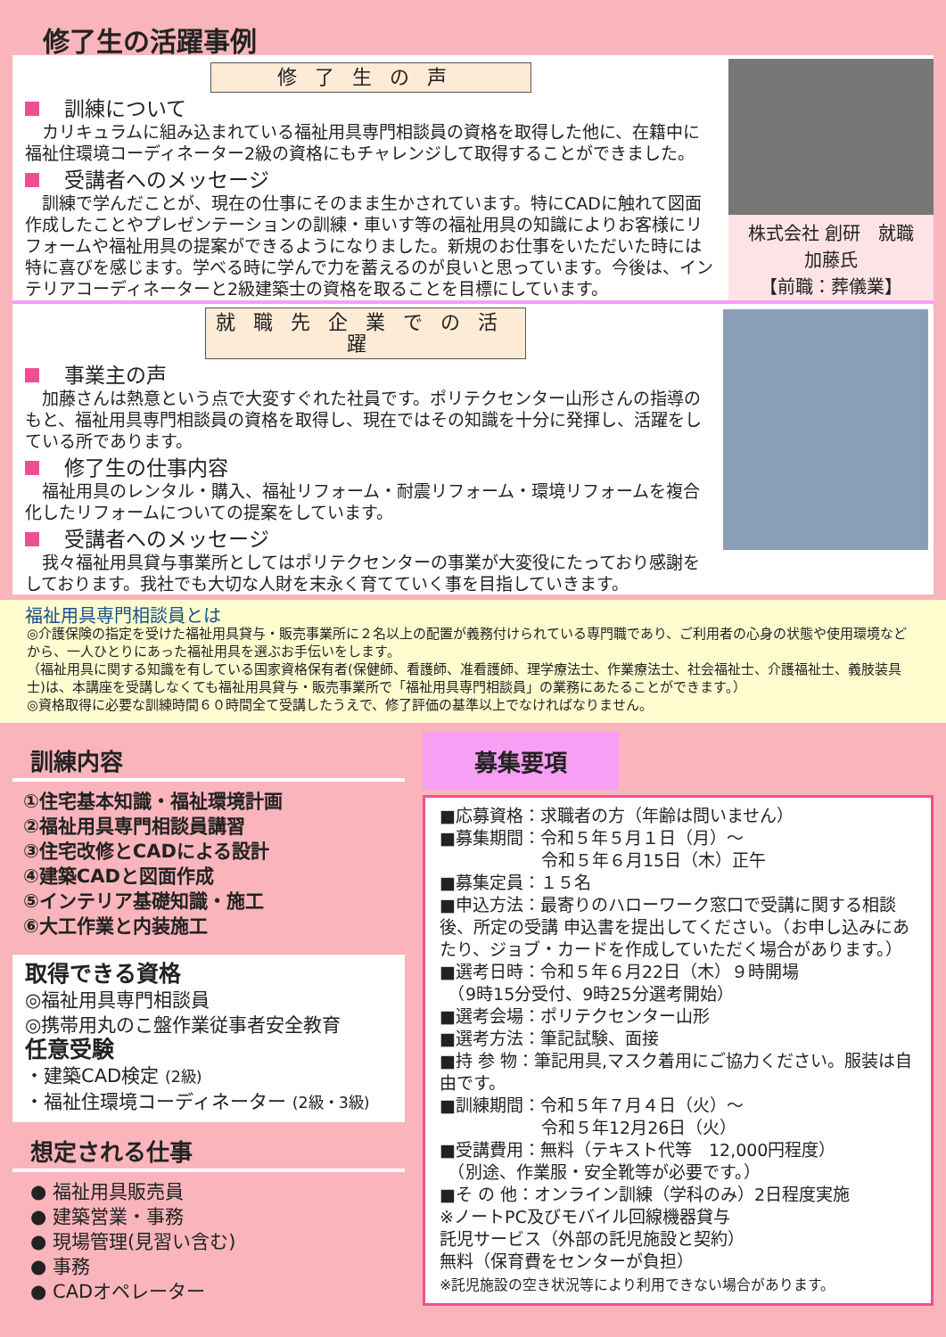修了生の活躍事例
修了生の声
訓練について
　カリキュラムに組み込まれている福祉用具専門相談員の資格を取得した他に、在籍中に福祉住環境コーディネーター2級の資格にもチャレンジして取得することができました。
受講者へのメッセージ
　訓練で学んだことが、現在の仕事にそのまま生かされています。特にCADに触れて図面作成したことやプレゼンテーションの訓練・車いす等の福祉用具の知識によりお客様にリフォームや福祉用具の提案ができるようになりました。新規のお仕事をいただいた時には特に喜びを感じます。学べる時に学んで力を蓄えるのが良いと思っています。今後は、インテリアコーディネーターと2級建築士の資格を取ることを目標にしています。
株式会社 創研　就職
加藤氏
【前職：葬儀業】
就職先企業での活躍
事業主の声
　加藤さんは熱意という点で大変すぐれた社員です。ポリテクセンター山形さんの指導のもと、福祉用具専門相談員の資格を取得し、現在ではその知識を十分に発揮し、活躍をしている所であります。
修了生の仕事内容
　福祉用具のレンタル・購入、福祉リフォーム・耐震リフォーム・環境リフォームを複合化したリフォームについての提案をしています。
受講者へのメッセージ
　我々福祉用具貸与事業所としてはポリテクセンターの事業が大変役にたっており感謝をしております。我社でも大切な人財を末永く育てていく事を目指していきます。
福祉用具専門相談員とは
◎介護保険の指定を受けた福祉用具貸与・販売事業所に２名以上の配置が義務付けられている専門職であり、ご利用者の心身の状態や使用環境などから、一人ひとりにあった福祉用具を選ぶお手伝いをします。
（福祉用具に関する知識を有している国家資格保有者(保健師、看護師、准看護師、理学療法士、作業療法士、社会福祉士、介護福祉士、義肢装具士)は、本講座を受講しなくても福祉用具貸与・販売事業所で「福祉用具専門相談員」の業務にあたることができます。）
◎資格取得に必要な訓練時間６０時間全て受講したうえで、修了評価の基準以上でなければなりません。
訓練内容
①住宅基本知識・福祉環境計画
②福祉用具専門相談員講習
③住宅改修とCADによる設計
④建築CADと図面作成
⑤インテリア基礎知識・施工
⑥大工作業と内装施工
取得できる資格
◎福祉用具専門相談員
◎携帯用丸のこ盤作業従事者安全教育
任意受験
・建築CAD検定 (2級)
・福祉住環境コーディネーター (2級・3級)
想定される仕事
● 福祉用具販売員
● 建築営業・事務
● 現場管理(見習い含む)
● 事務
● CADオペレーター
募集要項
■応募資格：求職者の方（年齢は問いません）
■募集期間：令和５年５月１日（月）～
　　　　　　令和５年６月15日（木）正午
■募集定員：１５名
■申込方法：最寄りのハローワーク窓口で受講に関する相談後、所定の受講 申込書を提出してください。（お申し込みにあたり、ジョブ・カードを作成していただく場合があります。）
■選考日時：令和５年６月22日（木）９時開場
　（9時15分受付、9時25分選考開始）
■選考会場：ポリテクセンター山形
■選考方法：筆記試験、面接
■持 参 物：筆記用具,マスク着用にご協力ください。服装は自由です。
■訓練期間：令和５年７月４日（火）～
　　　　　　令和５年12月26日（火）
■受講費用：無料（テキスト代等　12,000円程度）
　（別途、作業服・安全靴等が必要です。）
■そ の 他：オンライン訓練（学科のみ）2日程度実施
※ノートPC及びモバイル回線機器貸与
託児サービス（外部の託児施設と契約）
無料（保育費をセンターが負担）
※託児施設の空き状況等により利用できない場合があります。